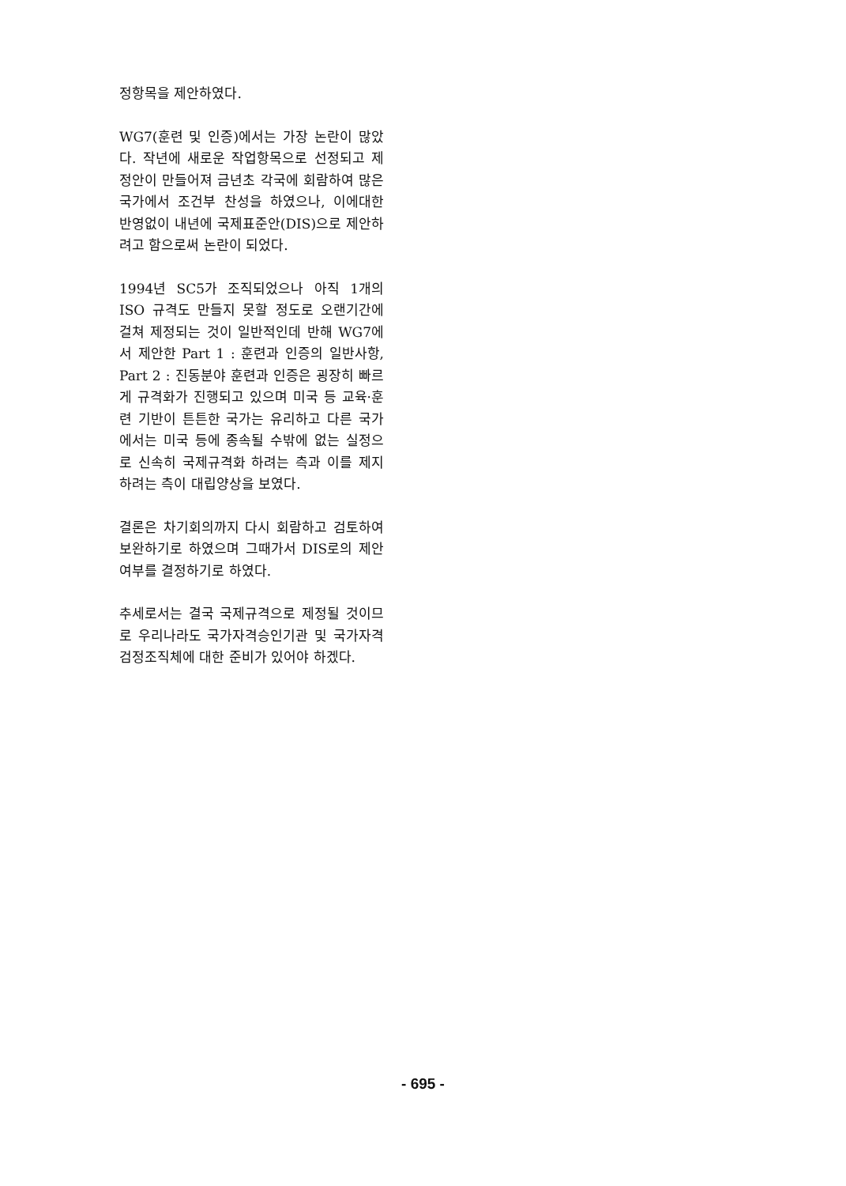정항목을 제안하였다.
WG7(훈련 및 인증)에서는 가장 논란이 많았다. 작년에 새로운 작업항목으로 선정되고 제정안이 만들어져 금년초 각국에 회람하여 많은 국가에서 조건부 찬성을 하였으나, 이에대한 반영없이 내년에 국제표준안(DIS)으로 제안하려고 함으로써 논란이 되었다.
1994년 SC5가 조직되었으나 아직 1개의 ISO 규격도 만들지 못할 정도로 오랜기간에 걸쳐 제정되는 것이 일반적인데 반해 WG7에서 제안한 Part 1 : 훈련과 인증의 일반사항, Part 2 : 진동분야 훈련과 인증은 굉장히 빠르게 규격화가 진행되고 있으며 미국 등 교육·훈련 기반이 튼튼한 국가는 유리하고 다른 국가에서는 미국 등에 종속될 수밖에 없는 실정으로 신속히 국제규격화 하려는 측과 이를 제지하려는 측이 대립양상을 보였다.
결론은 차기회의까지 다시 회람하고 검토하여 보완하기로 하였으며 그때가서 DIS로의 제안여부를 결정하기로 하였다.
추세로서는 결국 국제규격으로 제정될 것이므로 우리나라도 국가자격승인기관 및 국가자격검정조직체에 대한 준비가 있어야 하겠다.
- 695 -